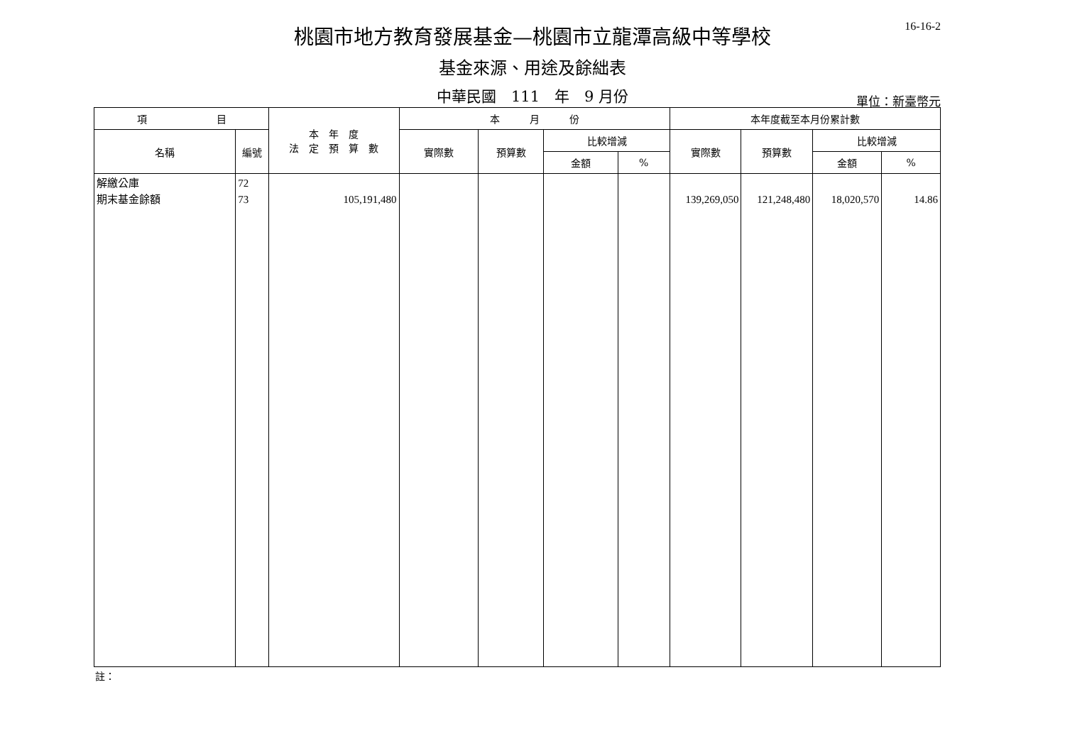16-16-2
桃園市地方教育發展基金—桃園市立龍潭高級中等學校
基金來源、用途及餘絀表
中華民國　111　年　9 月份
單位：新臺幣元
| 項 目 | | 本 年 度 法 定 預 算 數 | 本 月 份 | | | | 本年度截至本月份累計數 | | | |
| --- | --- | --- | --- | --- | --- | --- | --- | --- | --- | --- |
| 名稱 | 編號 | | 實際數 | 預算數 | 比較增減 | | 實際數 | 預算數 | 比較增減 | |
| | | | | | 金額 | % | | | 金額 | % |
| 解繳公庫 期末基金餘額 | 72 73 | 105,191,480 | | | | | 139,269,050 | 121,248,480 | 18,020,570 | 14.86 |
註：